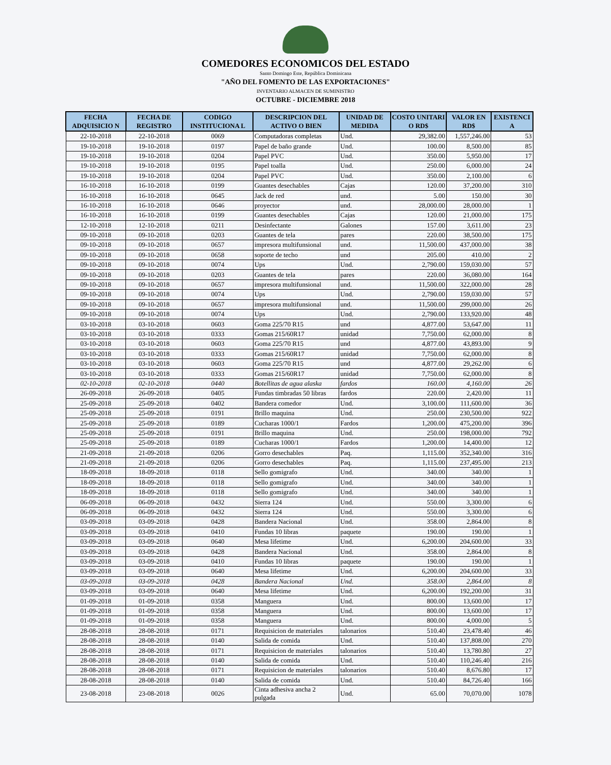COMEDORES ECONOMICOS DEL ESTADO
Santo Domingo Este, República Dominicana
"AÑO DEL FOMENTO DE LAS EXPORTACIONES"
INVENTARIO ALMACEN DE SUMINISTRO
OCTUBRE - DICIEMBRE 2018
| FECHA ADQUISICIO N | FECHA DE REGISTRO | CODIGO INSTITUCIONA L | DESCRIPCION DEL ACTIVO O BIEN | UNIDAD DE MEDIDA | COSTO UNITARI O RD$ | VALOR EN RD$ | EXISTENCI A |
| --- | --- | --- | --- | --- | --- | --- | --- |
| 22-10-2018 | 22-10-2018 | 0069 | Computadoras completas | Und. | 29,382.00 | 1,557,246.00 | 53 |
| 19-10-2018 | 19-10-2018 | 0197 | Papel de baño grande | Und. | 100.00 | 8,500.00 | 85 |
| 19-10-2018 | 19-10-2018 | 0204 | Papel PVC | Und. | 350.00 | 5,950.00 | 17 |
| 19-10-2018 | 19-10-2018 | 0195 | Papel toalla | Und. | 250.00 | 6,000.00 | 24 |
| 19-10-2018 | 19-10-2018 | 0204 | Papel PVC | Und. | 350.00 | 2,100.00 | 6 |
| 16-10-2018 | 16-10-2018 | 0199 | Guantes desechables | Cajas | 120.00 | 37,200.00 | 310 |
| 16-10-2018 | 16-10-2018 | 0645 | Jack de red | und. | 5.00 | 150.00 | 30 |
| 16-10-2018 | 16-10-2018 | 0646 | proyector | und. | 28,000.00 | 28,000.00 | 1 |
| 16-10-2018 | 16-10-2018 | 0199 | Guantes desechables | Cajas | 120.00 | 21,000.00 | 175 |
| 12-10-2018 | 12-10-2018 | 0211 | Desinfectante | Galones | 157.00 | 3,611.00 | 23 |
| 09-10-2018 | 09-10-2018 | 0203 | Guantes de tela | pares | 220.00 | 38,500.00 | 175 |
| 09-10-2018 | 09-10-2018 | 0657 | impresora multifunsional | und. | 11,500.00 | 437,000.00 | 38 |
| 09-10-2018 | 09-10-2018 | 0658 | soporte de techo | und | 205.00 | 410.00 | 2 |
| 09-10-2018 | 09-10-2018 | 0074 | Ups | Und. | 2,790.00 | 159,030.00 | 57 |
| 09-10-2018 | 09-10-2018 | 0203 | Guantes de tela | pares | 220.00 | 36,080.00 | 164 |
| 09-10-2018 | 09-10-2018 | 0657 | impresora multifunsional | und. | 11,500.00 | 322,000.00 | 28 |
| 09-10-2018 | 09-10-2018 | 0074 | Ups | Und. | 2,790.00 | 159,030.00 | 57 |
| 09-10-2018 | 09-10-2018 | 0657 | impresora multifunsional | und. | 11,500.00 | 299,000.00 | 26 |
| 09-10-2018 | 09-10-2018 | 0074 | Ups | Und. | 2,790.00 | 133,920.00 | 48 |
| 03-10-2018 | 03-10-2018 | 0603 | Goma 225/70 R15 | und | 4,877.00 | 53,647.00 | 11 |
| 03-10-2018 | 03-10-2018 | 0333 | Gomas 215/60R17 | unidad | 7,750.00 | 62,000.00 | 8 |
| 03-10-2018 | 03-10-2018 | 0603 | Goma 225/70 R15 | und | 4,877.00 | 43,893.00 | 9 |
| 03-10-2018 | 03-10-2018 | 0333 | Gomas 215/60R17 | unidad | 7,750.00 | 62,000.00 | 8 |
| 03-10-2018 | 03-10-2018 | 0603 | Goma 225/70 R15 | und | 4,877.00 | 29,262.00 | 6 |
| 03-10-2018 | 03-10-2018 | 0333 | Gomas 215/60R17 | unidad | 7,750.00 | 62,000.00 | 8 |
| 02-10-2018 | 02-10-2018 | 0440 | Botellitas de agua alaska | fardos | 160.00 | 4,160.00 | 26 |
| 26-09-2018 | 26-09-2018 | 0405 | Fundas timbradas 50 libras | fardos | 220.00 | 2,420.00 | 11 |
| 25-09-2018 | 25-09-2018 | 0402 | Bandera comedor | Und. | 3,100.00 | 111,600.00 | 36 |
| 25-09-2018 | 25-09-2018 | 0191 | Brillo maquina | Und. | 250.00 | 230,500.00 | 922 |
| 25-09-2018 | 25-09-2018 | 0189 | Cucharas 1000/1 | Fardos | 1,200.00 | 475,200.00 | 396 |
| 25-09-2018 | 25-09-2018 | 0191 | Brillo maquina | Und. | 250.00 | 198,000.00 | 792 |
| 25-09-2018 | 25-09-2018 | 0189 | Cucharas 1000/1 | Fardos | 1,200.00 | 14,400.00 | 12 |
| 21-09-2018 | 21-09-2018 | 0206 | Gorro desechables | Paq. | 1,115.00 | 352,340.00 | 316 |
| 21-09-2018 | 21-09-2018 | 0206 | Gorro desechables | Paq. | 1,115.00 | 237,495.00 | 213 |
| 18-09-2018 | 18-09-2018 | 0118 | Sello gomigrafo | Und. | 340.00 | 340.00 | 1 |
| 18-09-2018 | 18-09-2018 | 0118 | Sello gomigrafo | Und. | 340.00 | 340.00 | 1 |
| 18-09-2018 | 18-09-2018 | 0118 | Sello gomigrafo | Und. | 340.00 | 340.00 | 1 |
| 06-09-2018 | 06-09-2018 | 0432 | Sierra 124 | Und. | 550.00 | 3,300.00 | 6 |
| 06-09-2018 | 06-09-2018 | 0432 | Sierra 124 | Und. | 550.00 | 3,300.00 | 6 |
| 03-09-2018 | 03-09-2018 | 0428 | Bandera Nacional | Und. | 358.00 | 2,864.00 | 8 |
| 03-09-2018 | 03-09-2018 | 0410 | Fundas 10 libras | paquete | 190.00 | 190.00 | 1 |
| 03-09-2018 | 03-09-2018 | 0640 | Mesa lifetime | Und. | 6,200.00 | 204,600.00 | 33 |
| 03-09-2018 | 03-09-2018 | 0428 | Bandera Nacional | Und. | 358.00 | 2,864.00 | 8 |
| 03-09-2018 | 03-09-2018 | 0410 | Fundas 10 libras | paquete | 190.00 | 190.00 | 1 |
| 03-09-2018 | 03-09-2018 | 0640 | Mesa lifetime | Und. | 6,200.00 | 204,600.00 | 33 |
| 03-09-2018 | 03-09-2018 | 0428 | Bandera Nacional | Und. | 358.00 | 2,864.00 | 8 |
| 03-09-2018 | 03-09-2018 | 0640 | Mesa lifetime | Und. | 6,200.00 | 192,200.00 | 31 |
| 01-09-2018 | 01-09-2018 | 0358 | Manguera | Und. | 800.00 | 13,600.00 | 17 |
| 01-09-2018 | 01-09-2018 | 0358 | Manguera | Und. | 800.00 | 13,600.00 | 17 |
| 01-09-2018 | 01-09-2018 | 0358 | Manguera | Und. | 800.00 | 4,000.00 | 5 |
| 28-08-2018 | 28-08-2018 | 0171 | Requisicion de materiales | talonarios | 510.40 | 23,478.40 | 46 |
| 28-08-2018 | 28-08-2018 | 0140 | Salida de comida | Und. | 510.40 | 137,808.00 | 270 |
| 28-08-2018 | 28-08-2018 | 0171 | Requisicion de materiales | talonarios | 510.40 | 13,780.80 | 27 |
| 28-08-2018 | 28-08-2018 | 0140 | Salida de comida | Und. | 510.40 | 110,246.40 | 216 |
| 28-08-2018 | 28-08-2018 | 0171 | Requisicion de materiales | talonarios | 510.40 | 8,676.80 | 17 |
| 28-08-2018 | 28-08-2018 | 0140 | Salida de comida | Und. | 510.40 | 84,726.40 | 166 |
| 23-08-2018 | 23-08-2018 | 0026 | Cinta adhesiva ancha 2 pulgada | Und. | 65.00 | 70,070.00 | 1078 |